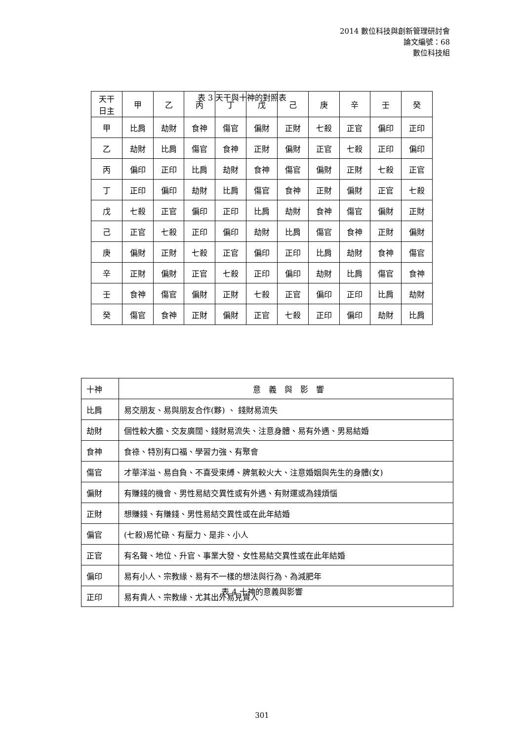2014 數位科技與創新管理研討會
論文編號：68
數位科技組
表 3 天干與十神的對照表
| 天干 日主 | 甲 | 乙 | 丙 | 丁 | 戊 | 己 | 庚 | 辛 | 壬 | 癸 |
| --- | --- | --- | --- | --- | --- | --- | --- | --- | --- | --- |
| 甲 | 比肩 | 劫財 | 食神 | 傷官 | 偏財 | 正財 | 七殺 | 正官 | 偏印 | 正印 |
| 乙 | 劫財 | 比肩 | 傷官 | 食神 | 正財 | 偏財 | 正官 | 七殺 | 正印 | 偏印 |
| 丙 | 偏印 | 正印 | 比肩 | 劫財 | 食神 | 傷官 | 偏財 | 正財 | 七殺 | 正官 |
| 丁 | 正印 | 偏印 | 劫財 | 比肩 | 傷官 | 食神 | 正財 | 偏財 | 正官 | 七殺 |
| 戊 | 七殺 | 正官 | 偏印 | 正印 | 比肩 | 劫財 | 食神 | 傷官 | 偏財 | 正財 |
| 己 | 正官 | 七殺 | 正印 | 偏印 | 劫財 | 比肩 | 傷官 | 食神 | 正財 | 偏財 |
| 庚 | 偏財 | 正財 | 七殺 | 正官 | 偏印 | 正印 | 比肩 | 劫財 | 食神 | 傷官 |
| 辛 | 正財 | 偏財 | 正官 | 七殺 | 正印 | 偏印 | 劫財 | 比肩 | 傷官 | 食神 |
| 壬 | 食神 | 傷官 | 偏財 | 正財 | 七殺 | 正官 | 偏印 | 正印 | 比肩 | 劫財 |
| 癸 | 傷官 | 食神 | 正財 | 偏財 | 正官 | 七殺 | 正印 | 偏印 | 劫財 | 比肩 |
| 十神 | 意 義 與 影 響 |
| --- | --- |
| 比肩 | 易交朋友、易與朋友合作(夥) 、 錢財易流失 |
| 劫財 | 個性較大膽、交友廣闊、錢財易流失、注意身體、易有外遇、男易結婚 |
| 食神 | 食祿、特別有口福、學習力強、有聚會 |
| 傷官 | 才華洋溢、易自負、不喜受束縛、脾氣較火大、注意婚姻與先生的身體(女) |
| 偏財 | 有賺錢的機會、男性易結交異性或有外遇、有財運或為錢煩惱 |
| 正財 | 想賺錢、有賺錢、男性易結交異性或在此年結婚 |
| 偏官 | (七殺)易忙碌、有壓力、是非、小人 |
| 正官 | 有名聲、地位、升官、事業大發、女性易結交異性或在此年結婚 |
| 偏印 | 易有小人、宗教緣、易有不一樣的想法與行為、為減肥年 |
| 正印 | 易有貴人、宗教緣、尤其出外易見貴人 |
表 4 十神的意義與影響
301